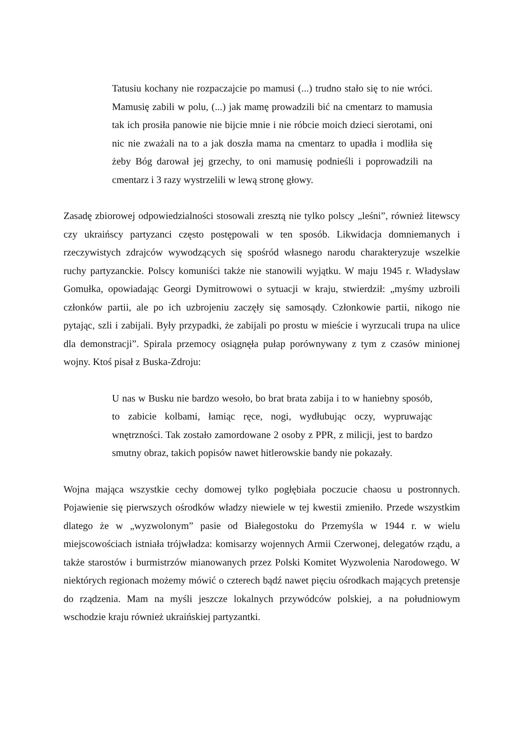Tatusiu kochany nie rozpaczajcie po mamusi (...) trudno stało się to nie wróci. Mamusię zabili w polu, (...) jak mamę prowadzili bić na cmentarz to mamusia tak ich prosiła panowie nie bijcie mnie i nie róbcie moich dzieci sierotami, oni nic nie zważali na to a jak doszła mama na cmentarz to upadła i modliła się żeby Bóg darował jej grzechy, to oni mamusię podnieśli i poprowadzili na cmentarz i 3 razy wystrzelili w lewą stronę głowy.
Zasadę zbiorowej odpowiedzialności stosowali zresztą nie tylko polscy „leśni”, również litewscy czy ukraińscy partyzanci często postępowali w ten sposób. Likwidacja domniemanych i rzeczywistych zdrajców wywodzących się spośród własnego narodu charakteryzuje wszelkie ruchy partyzanckie. Polscy komuniści także nie stanowili wyjątku. W maju 1945 r. Władysław Gomułka, opowiadając Georgi Dymitrowowi o sytuacji w kraju, stwierdził: „myśmy uzbroili członków partii, ale po ich uzbrojeniu zaczęły się samosądy. Członkowie partii, nikogo nie pytając, szli i zabijali. Były przypadki, że zabijali po prostu w mieście i wyrzucali trupa na ulice dla demonstracji”. Spirala przemocy osiągnęła pułap porównywany z tym z czasów minionej wojny. Ktoś pisał z Buska-Zdroju:
U nas w Busku nie bardzo wesoło, bo brat brata zabija i to w haniebny sposób, to zabicie kolbami, łamiąc ręce, nogi, wydłubując oczy, wypruwając wnętrzności. Tak zostało zamordowane 2 osoby z PPR, z milicji, jest to bardzo smutny obraz, takich popisów nawet hitlerowskie bandy nie pokazały.
Wojna mająca wszystkie cechy domowej tylko pogłębiała poczucie chaosu u postronnych. Pojawienie się pierwszych ośrodków władzy niewiele w tej kwestii zmieniło. Przede wszystkim dlatego że w „wyzwolonym” pasie od Białegostoku do Przemyśla w 1944 r. w wielu miejscowościach istniała trójwładza: komisarzy wojennych Armii Czerwonej, delegatów rządu, a także starostów i burmistrzów mianowanych przez Polski Komitet Wyzwolenia Narodowego. W niektórych regionach możemy mówić o czterech bądź nawet pięciu ośrodkach mających pretensje do rządzenia. Mam na myśli jeszcze lokalnych przywódców polskiej, a na południowym wschodzie kraju również ukraińskiej partyzantki.